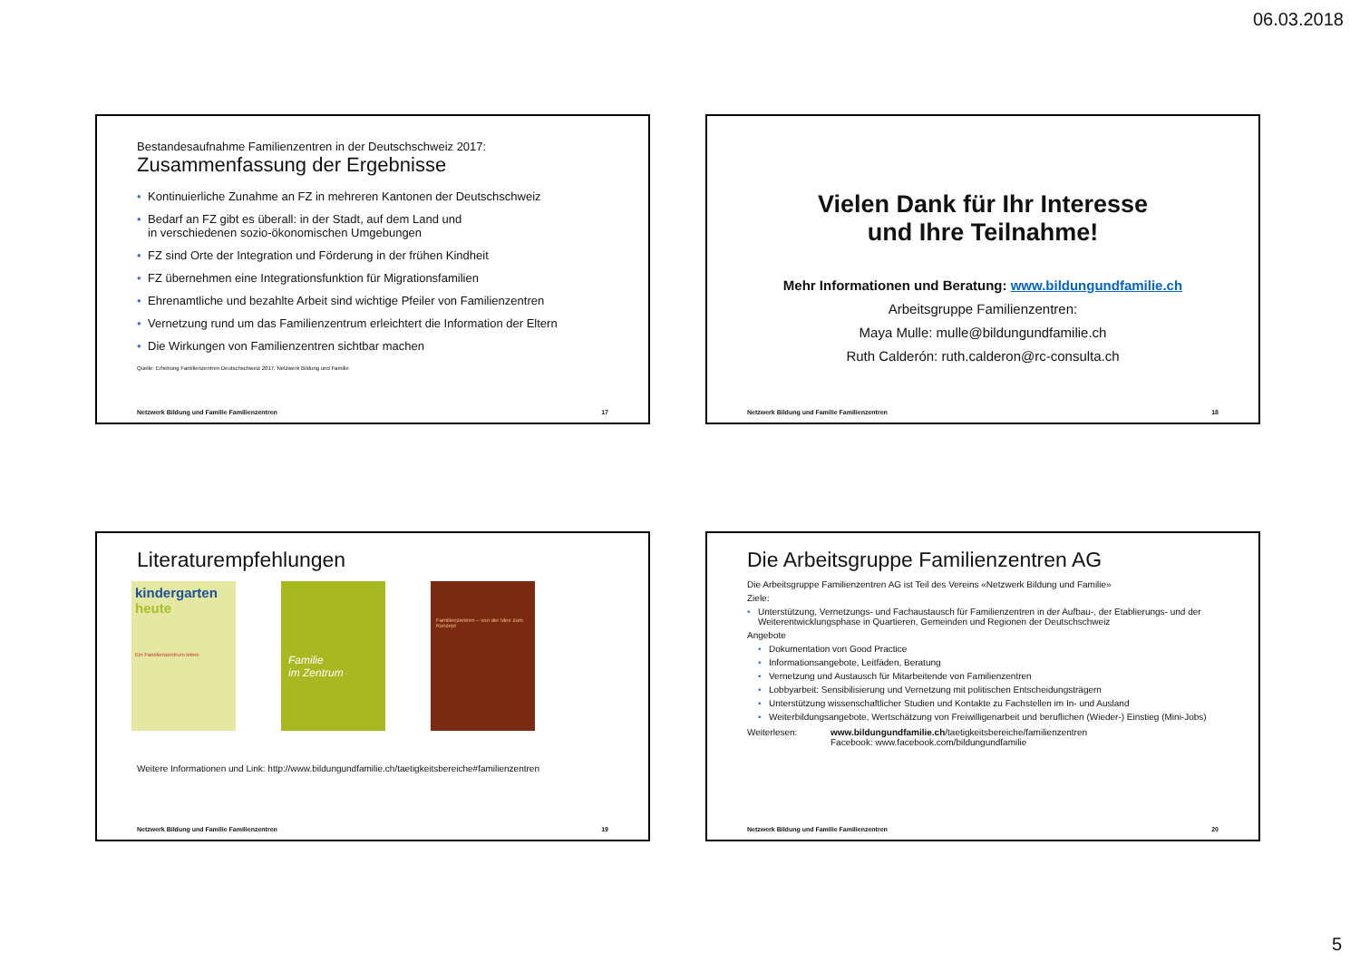06.03.2018
Bestandesaufnahme Familienzentren in der Deutschschweiz 2017:
Zusammenfassung der Ergebnisse
Kontinuierliche Zunahme an FZ in mehreren Kantonen der Deutschschweiz
Bedarf an FZ gibt es überall: in der Stadt, auf dem Land und
in verschiedenen sozio-ökonomischen Umgebungen
FZ sind Orte der Integration und Förderung in der frühen Kindheit
FZ übernehmen eine Integrationsfunktion für Migrationsfamilien
Ehrenamtliche und bezahlte Arbeit sind wichtige Pfeiler von Familienzentren
Vernetzung rund um das Familienzentrum erleichtert die Information der Eltern
Die Wirkungen von Familienzentren sichtbar machen
Quelle: Erhebung Familienzentren Deutschschweiz 2017, Netzwerk Bildung und Familie
Netzwerk Bildung und Familie Familienzentren 17
Vielen Dank für Ihr Interesse
und Ihre Teilnahme!
Mehr Informationen und Beratung: www.bildungundfamilie.ch
Arbeitsgruppe Familienzentren:
Maya Mulle: mulle@bildungundfamilie.ch
Ruth Calderón: ruth.calderon@rc-consulta.ch
Netzwerk Bildung und Familie Familienzentren 18
Literaturempfehlungen
kindergarten
heute
Ein Familienzentrum leiten
Familie
im Zentrum
Familienzentren – von der Idee zum Konzept
Weitere Informationen und Link: http://www.bildungundfamilie.ch/taetigkeitsbereiche#familienzentren
Netzwerk Bildung und Familie Familienzentren 19
Die Arbeitsgruppe Familienzentren AG
Die Arbeitsgruppe Familienzentren AG ist Teil des Vereins «Netzwerk Bildung und Familie»
Ziele:
Unterstützung, Vernetzungs- und Fachaustausch für Familienzentren in der Aufbau-, der Etablierungs- und der Weiterentwicklungsphase in Quartieren, Gemeinden und Regionen der Deutschschweiz
Angebote
Dokumentation von Good Practice
Informationsangebote, Leitfäden, Beratung
Vernetzung und Austausch für Mitarbeitende von Familienzentren
Lobbyarbeit: Sensibilisierung und Vernetzung mit politischen Entscheidungsträgern
Unterstützung wissenschaftlicher Studien und Kontakte zu Fachstellen im In- und Ausland
Weiterbildungsangebote, Wertschätzung von Freiwilligenarbeit und beruflichen (Wieder-) Einstieg (Mini-Jobs)
Weiterlesen: www.bildungundfamilie.ch/taetigkeitsbereiche/familienzentren
Facebook: www.facebook.com/bildungundfamilie
Netzwerk Bildung und Familie Familienzentren 20
5